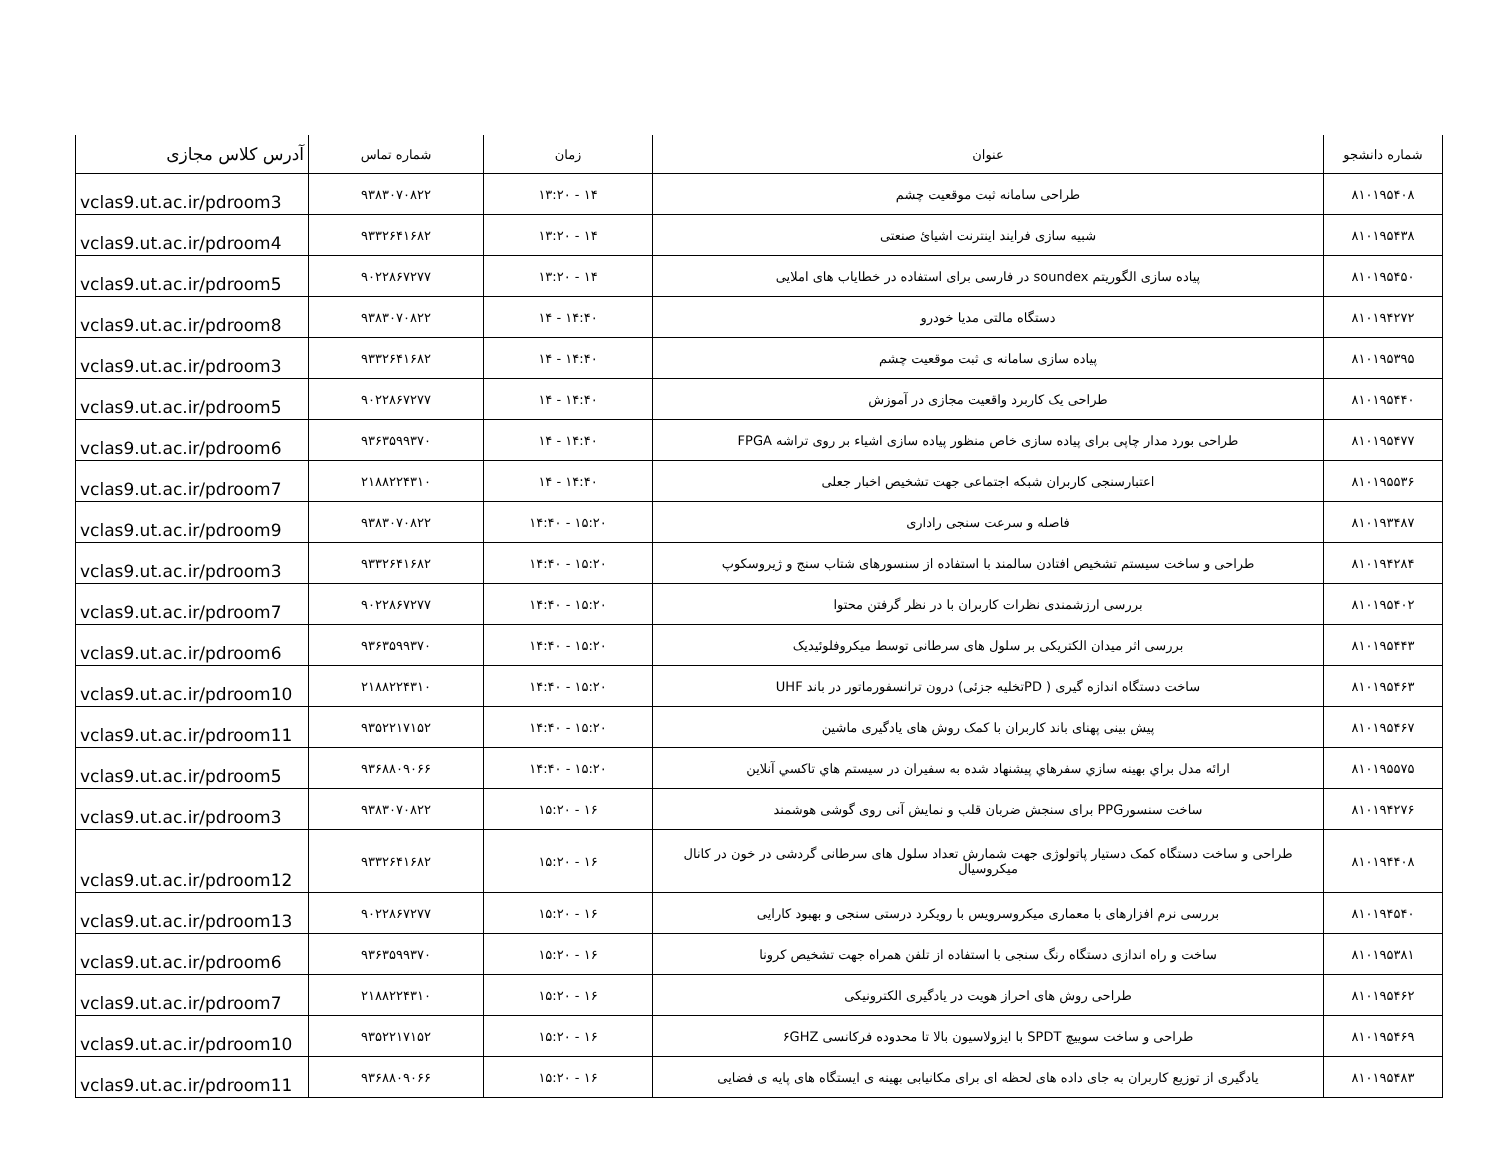| شماره دانشجو | عنوان | زمان | شماره تماس | آدرس کلاس مجازی |
| --- | --- | --- | --- | --- |
| ۸۱۰۱۹۵۴۰۸ | طراحی سامانه ثبت موقعیت چشم | ۱۴ - ۱۳:۲۰ | ۹۳۸۳۰۷۰۸۲۲ | vclas9.ut.ac.ir/pdroom3 |
| ۸۱۰۱۹۵۴۳۸ | شبیه سازی فرایند اینترنت اشیائ صنعتی | ۱۴ - ۱۳:۲۰ | ۹۳۳۲۶۴۱۶۸۲ | vclas9.ut.ac.ir/pdroom4 |
| ۸۱۰۱۹۵۴۵۰ | پیاده سازی الگوریتم soundex در فارسی برای استفاده در خطایاب های املایی | ۱۴ - ۱۳:۲۰ | ۹۰۲۲۸۶۷۲۷۷ | vclas9.ut.ac.ir/pdroom5 |
| ۸۱۰۱۹۴۲۷۲ | دستگاه مالتی مدیا خودرو | ۱۴:۴۰ - ۱۴ | ۹۳۸۳۰۷۰۸۲۲ | vclas9.ut.ac.ir/pdroom8 |
| ۸۱۰۱۹۵۳۹۵ | پیاده سازی سامانه ی ثبت موقعیت چشم | ۱۴:۴۰ - ۱۴ | ۹۳۳۲۶۴۱۶۸۲ | vclas9.ut.ac.ir/pdroom3 |
| ۸۱۰۱۹۵۴۴۰ | طراحی یک کاربرد واقعیت مجازی در آموزش | ۱۴:۴۰ - ۱۴ | ۹۰۲۲۸۶۷۲۷۷ | vclas9.ut.ac.ir/pdroom5 |
| ۸۱۰۱۹۵۴۷۷ | طراحی بورد مدار چاپی برای پیاده سازی خاص منظور پیاده سازی اشیاء بر روی تراشه FPGA | ۱۴:۴۰ - ۱۴ | ۹۳۶۳۵۹۹۳۷۰ | vclas9.ut.ac.ir/pdroom6 |
| ۸۱۰۱۹۵۵۳۶ | اعتبارسنجی کاربران شبکه اجتماعی جهت تشخیص اخبار جعلی | ۱۴:۴۰ - ۱۴ | ۲۱۸۸۲۲۴۳۱۰ | vclas9.ut.ac.ir/pdroom7 |
| ۸۱۰۱۹۳۴۸۷ | فاصله و سرعت سنجی راداری | ۱۵:۲۰ - ۱۴:۴۰ | ۹۳۸۳۰۷۰۸۲۲ | vclas9.ut.ac.ir/pdroom9 |
| ۸۱۰۱۹۴۲۸۴ | طراحی و ساخت سیستم تشخیص افتادن سالمند با استفاده از سنسورهای شتاب سنج و ژیروسکوپ | ۱۵:۲۰ - ۱۴:۴۰ | ۹۳۳۲۶۴۱۶۸۲ | vclas9.ut.ac.ir/pdroom3 |
| ۸۱۰۱۹۵۴۰۲ | بررسی ارزشمندی نظرات کاربران با در نظر گرفتن محتوا | ۱۵:۲۰ - ۱۴:۴۰ | ۹۰۲۲۸۶۷۲۷۷ | vclas9.ut.ac.ir/pdroom7 |
| ۸۱۰۱۹۵۴۴۳ | بررسی اثر میدان الکتریکی بر سلول های سرطانی توسط میکروفلوئیدیک | ۱۵:۲۰ - ۱۴:۴۰ | ۹۳۶۳۵۹۹۳۷۰ | vclas9.ut.ac.ir/pdroom6 |
| ۸۱۰۱۹۵۴۶۳ | ساخت دستگاه اندازه گیری ( PDتخلیه جزئی) درون ترانسفورماتور در باند UHF | ۱۵:۲۰ - ۱۴:۴۰ | ۲۱۸۸۲۲۴۳۱۰ | vclas9.ut.ac.ir/pdroom10 |
| ۸۱۰۱۹۵۴۶۷ | پیش بینی پهنای باند کاربران با کمک روش های یادگیری ماشین | ۱۵:۲۰ - ۱۴:۴۰ | ۹۳۵۲۲۱۷۱۵۲ | vclas9.ut.ac.ir/pdroom11 |
| ۸۱۰۱۹۵۵۷۵ | ارائه مدل براي بهينه سازي سفرهاي پيشنهاد شده به سفيران در سيستم هاي تاكسي آنلاين | ۱۵:۲۰ - ۱۴:۴۰ | ۹۳۶۸۸۰۹۰۶۶ | vclas9.ut.ac.ir/pdroom5 |
| ۸۱۰۱۹۴۲۷۶ | ساخت سنسورPPG برای سنجش ضربان قلب و نمایش آنی روی گوشی هوشمند | ۱۶ - ۱۵:۲۰ | ۹۳۸۳۰۷۰۸۲۲ | vclas9.ut.ac.ir/pdroom3 |
| ۸۱۰۱۹۴۴۰۸ | طراحی و ساخت دستگاه کمک دستیار پاتولوژی جهت شمارش تعداد سلول های سرطانی گردشی در خون در کانال میکروسیال | ۱۶ - ۱۵:۲۰ | ۹۳۳۲۶۴۱۶۸۲ | vclas9.ut.ac.ir/pdroom12 |
| ۸۱۰۱۹۴۵۴۰ | بررسی نرم افزارهای با معماری میکروسرویس با رویکرد درستی سنجی و بهبود کارایی | ۱۶ - ۱۵:۲۰ | ۹۰۲۲۸۶۷۲۷۷ | vclas9.ut.ac.ir/pdroom13 |
| ۸۱۰۱۹۵۳۸۱ | ساخت و راه اندازی دستگاه رنگ سنجی با استفاده از تلفن همراه جهت تشخیص کرونا | ۱۶ - ۱۵:۲۰ | ۹۳۶۳۵۹۹۳۷۰ | vclas9.ut.ac.ir/pdroom6 |
| ۸۱۰۱۹۵۴۶۲ | طراحی روش های احراز هویت در یادگیری الکترونیکی | ۱۶ - ۱۵:۲۰ | ۲۱۸۸۲۲۴۳۱۰ | vclas9.ut.ac.ir/pdroom7 |
| ۸۱۰۱۹۵۴۶۹ | طراحی و ساخت سوییچ SPDT با ایزولاسیون بالا تا محدوده فرکانسی ۶GHZ | ۱۶ - ۱۵:۲۰ | ۹۳۵۲۲۱۷۱۵۲ | vclas9.ut.ac.ir/pdroom10 |
| ۸۱۰۱۹۵۴۸۳ | یادگیری از توزیع کاربران به جای داده های لحظه ای برای مکانیابی بهینه ی ایستگاه های پایه ی فضایی | ۱۶ - ۱۵:۲۰ | ۹۳۶۸۸۰۹۰۶۶ | vclas9.ut.ac.ir/pdroom11 |